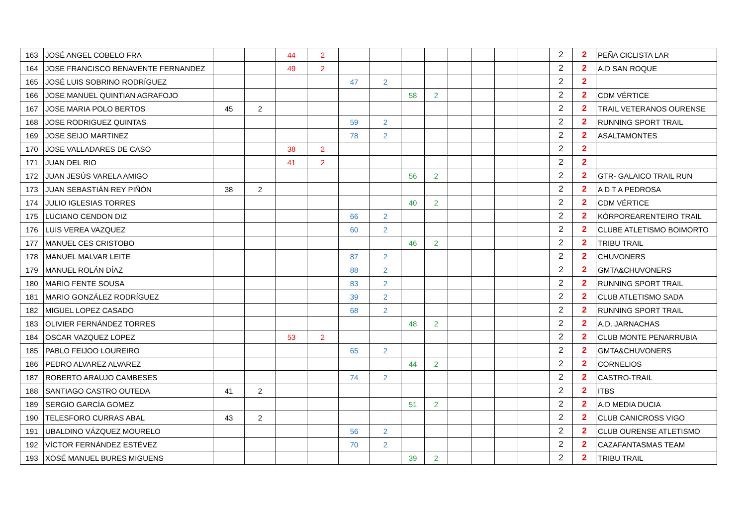| 163 | JOSÉ ANGEL COBELO FRA | | | 44 | 2 | | | | | | | | | 2 | 2 | PEÑA CICLISTA LAR |
| 164 | JOSE FRANCISCO BENAVENTE FERNANDEZ | | | 49 | 2 | | | | | | | | | 2 | 2 | A.D SAN ROQUE |
| 165 | JOSÉ LUIS SOBRINO RODRÍGUEZ | | | | | 47 | 2 | | | | | | | 2 | 2 | |
| 166 | JOSE MANUEL QUINTIAN AGRAFOJO | | | | | | | 58 | 2 | | | | | 2 | 2 | CDM VÉRTICE |
| 167 | JOSE MARIA POLO BERTOS | 45 | 2 | | | | | | | | | | | 2 | 2 | TRAIL VETERANOS OURENSE |
| 168 | JOSE RODRIGUEZ QUINTAS | | | | | 59 | 2 | | | | | | | 2 | 2 | RUNNING SPORT TRAIL |
| 169 | JOSE SEIJO MARTINEZ | | | | | 78 | 2 | | | | | | | 2 | 2 | ASALTAMONTES |
| 170 | JOSE VALLADARES DE CASO | | | 38 | 2 | | | | | | | | | 2 | 2 | |
| 171 | JUAN DEL RIO | | | 41 | 2 | | | | | | | | | 2 | 2 | |
| 172 | JUAN JESÚS VARELA AMIGO | | | | | | | 56 | 2 | | | | | 2 | 2 | GTR- GALAICO TRAIL RUN |
| 173 | JUAN SEBASTIÁN REY PIÑÓN | 38 | 2 | | | | | | | | | | | 2 | 2 | A D T A PEDROSA |
| 174 | JULIO IGLESIAS TORRES | | | | | | | 40 | 2 | | | | | 2 | 2 | CDM VÉRTICE |
| 175 | LUCIANO CENDON DIZ | | | | | 66 | 2 | | | | | | | 2 | 2 | KÓRPOREARENTEIRO TRAIL |
| 176 | LUIS VEREA VAZQUEZ | | | | | 60 | 2 | | | | | | | 2 | 2 | CLUBE ATLETISMO BOIMORTO |
| 177 | MANUEL CES CRISTOBO | | | | | | | 46 | 2 | | | | | 2 | 2 | TRIBU TRAIL |
| 178 | MANUEL MALVAR LEITE | | | | | 87 | 2 | | | | | | | 2 | 2 | CHUVONERS |
| 179 | MANUEL ROLÁN DÍAZ | | | | | 88 | 2 | | | | | | | 2 | 2 | GMTA&CHUVONERS |
| 180 | MARIO FENTE SOUSA | | | | | 83 | 2 | | | | | | | 2 | 2 | RUNNING SPORT TRAIL |
| 181 | MARIO GONZÁLEZ RODRÍGUEZ | | | | | 39 | 2 | | | | | | | 2 | 2 | CLUB ATLETISMO SADA |
| 182 | MIGUEL LOPEZ CASADO | | | | | 68 | 2 | | | | | | | 2 | 2 | RUNNING SPORT TRAIL |
| 183 | OLIVIER FERNÁNDEZ TORRES | | | | | | | 48 | 2 | | | | | 2 | 2 | A.D. JARNACHAS |
| 184 | OSCAR VAZQUEZ LOPEZ | | | 53 | 2 | | | | | | | | | 2 | 2 | CLUB MONTE PENARRUBIA |
| 185 | PABLO FEIJOO LOUREIRO | | | | | 65 | 2 | | | | | | | 2 | 2 | GMTA&CHUVONERS |
| 186 | PEDRO ALVAREZ ALVAREZ | | | | | | | 44 | 2 | | | | | 2 | 2 | CORNELIOS |
| 187 | ROBERTO ARAUJO CAMBESES | | | | | 74 | 2 | | | | | | | 2 | 2 | CASTRO-TRAIL |
| 188 | SANTIAGO CASTRO OUTEDA | 41 | 2 | | | | | | | | | | | 2 | 2 | ITBS |
| 189 | SERGIO GARCÍA GOMEZ | | | | | | | 51 | 2 | | | | | 2 | 2 | A.D MEDIA DUCIA |
| 190 | TELESFORO CURRAS ABAL | 43 | 2 | | | | | | | | | | | 2 | 2 | CLUB CANICROSS VIGO |
| 191 | UBALDINO VÁZQUEZ MOURELO | | | | | 56 | 2 | | | | | | | 2 | 2 | CLUB OURENSE ATLETISMO |
| 192 | VÍCTOR FERNÁNDEZ ESTÉVEZ | | | | | 70 | 2 | | | | | | | 2 | 2 | CAZAFANTASMAS TEAM |
| 193 | XOSÉ MANUEL BURES MIGUENS | | | | | | | 39 | 2 | | | | | 2 | 2 | TRIBU TRAIL |